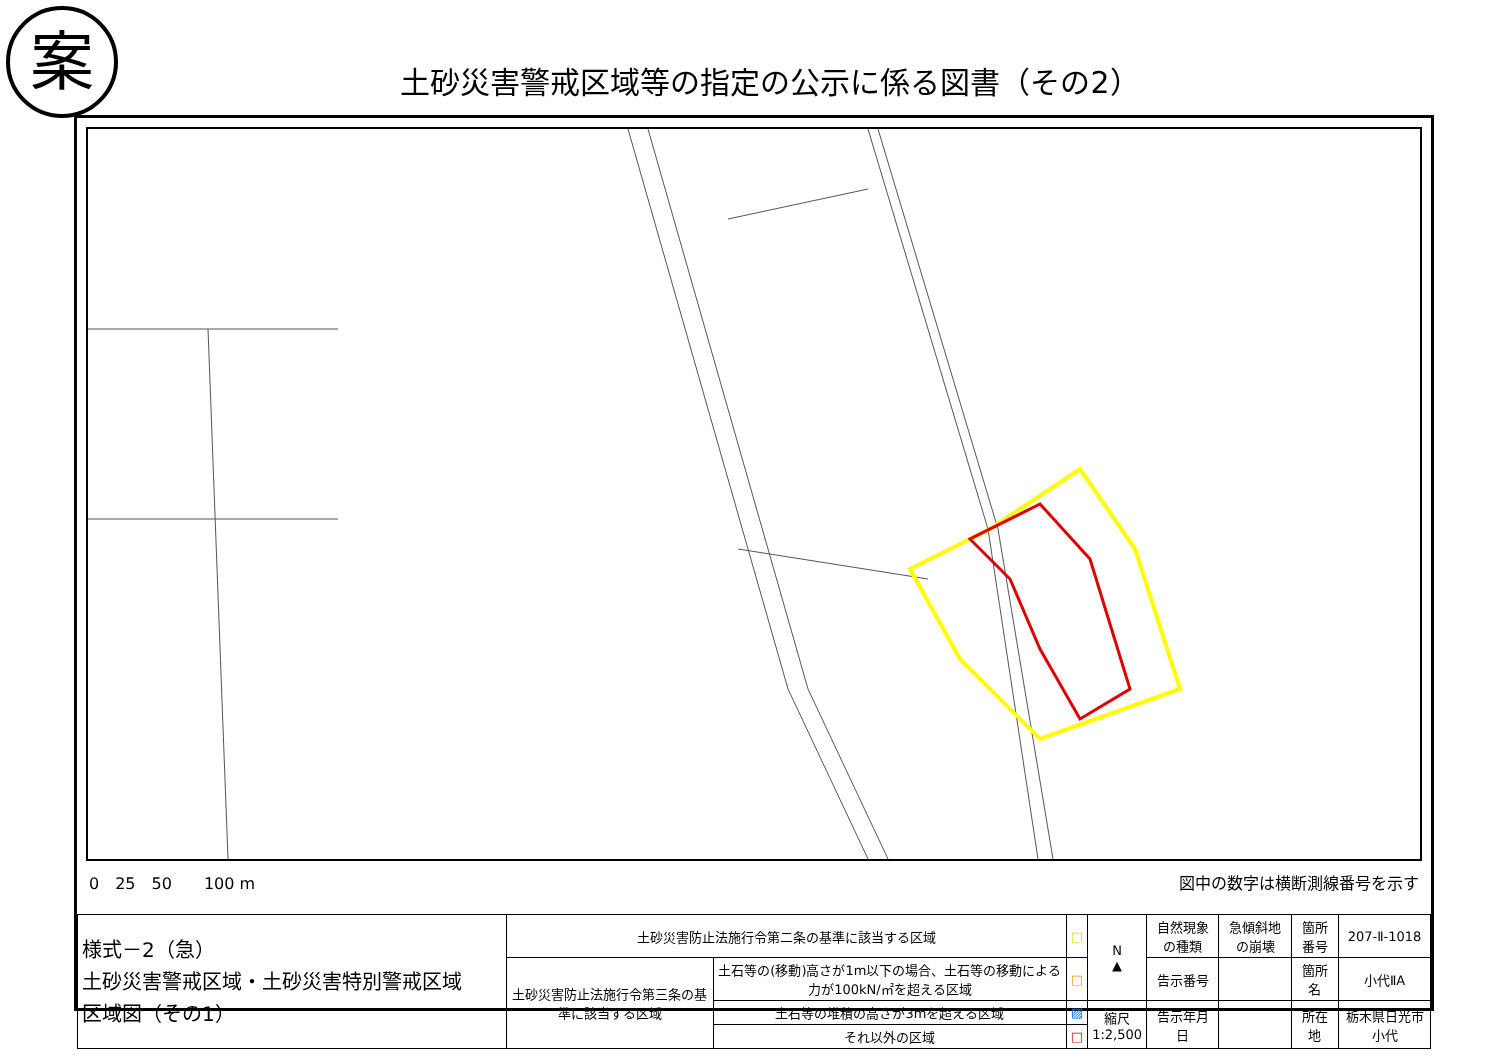案
土砂災害警戒区域等の指定の公示に係る図書（その2）
0　25　50　　100 m 図中の数字は横断測線番号を示す
| 様式－2（急） 土砂災害警戒区域・土砂災害特別警戒区域 区域図（その1） | 土砂災害防止法施行令第二条の基準に該当する区域 | | □ | N ▲ | 自然現象の種類 | 急傾斜地の崩壊 | 箇所番号 | 207-Ⅱ-1018 |
| | 土砂災害防止法施行令第三条の基準に該当する区域 | 土石等の(移動)高さが1m以下の場合、土石等の移動による力が100kN/㎡を超える区域 | □ | | 告示番号 | | 箇所名 | 小代ⅡA |
| | | 土石等の堆積の高さが3mを超える区域 | ▨ | 縮尺 1:2,500 | 告示年月日 | | 所在地 | 栃木県日光市小代 |
| | | それ以外の区域 | □ | | | | | |